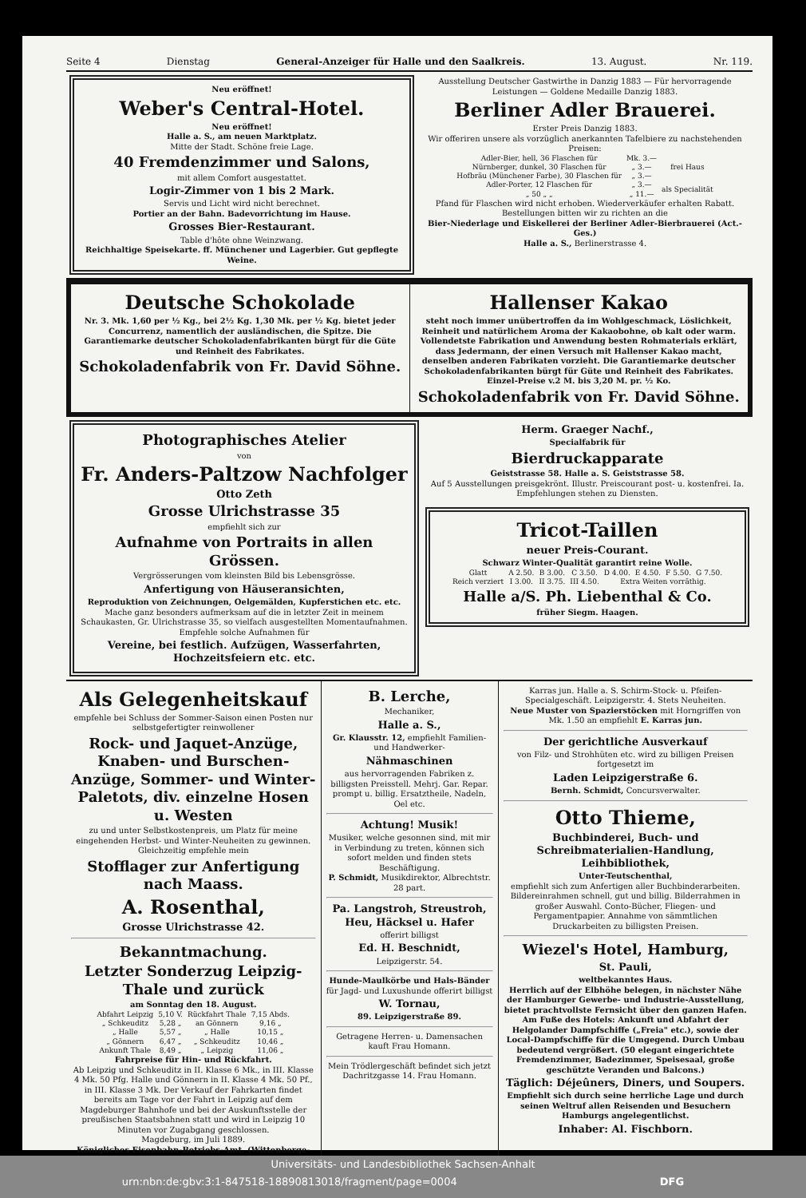Seite 4 Dienstag General-Anzeiger für Halle und den Saalkreis. 13. August. Nr. 119.
Neu eröffnet!
Weber's Central-Hotel.
Neu eröffnet!
Halle a. S., am neuen Marktplatz.
Mitte der Stadt. Schöne freie Lage.
40 Fremdenzimmer und Salons,
mit allem Comfort ausgestattet.
Logir-Zimmer von 1 bis 2 Mark.
Servis und Licht wird nicht berechnet.
Portier an der Bahn. Badevorrichtung im Hause.
Grosses Bier-Restaurant.
Table d'hôte ohne Weinzwang.
Reichhaltige Speisekarte. ff. Münchener und Lagerbier. Gut gepflegte Weine.
Ausstellung Deutscher Gastwirthe in Danzig 1883 — Für hervorragende Leistungen — Goldene Medaille Danzig 1883.
Berliner Adler Brauerei.
Erster Preis Danzig 1883.
Wir offeriren unsere als vorzüglich anerkannten Tafelbiere zu nachstehenden Preisen:
| Adler-Bier, hell, 36 Flaschen für | Mk. 3.— | frei Haus |
| Nürnberger, dunkel, 30 Flaschen für | „ 3.— | |
| Hofbräu (Münchener Farbe), 30 Flaschen für | „ 3.— | |
| Adler-Porter, 12 Flaschen für | „ 3.— | als Specialität |
| „ 50 „ „ | „ 11.— | |
Pfand für Flaschen wird nicht erhoben. Wiederverkäufer erhalten Rabatt. Bestellungen bitten wir zu richten an die
Bier-Niederlage und Eiskellerei der Berliner Adler-Bierbrauerei (Act.-Ges.)
Halle a. S., Berlinerstrasse 4.
Deutsche Schokolade
Nr. 3. Mk. 1,60 per ½ Kg., bei 2½ Kg. 1,30 Mk. per ½ Kg. bietet jeder Concurrenz, namentlich der ausländischen, die Spitze. Die Garantiemarke deutscher Schokoladenfabrikanten bürgt für die Güte und Reinheit des Fabrikates.
Schokoladenfabrik von Fr. David Söhne.
Hallenser Kakao
steht noch immer unübertroffen da im Wohlgeschmack, Löslichkeit, Reinheit und natürlichem Aroma der Kakaobohne, ob kalt oder warm. Vollendetste Fabrikation und Anwendung besten Rohmaterials erklärt, dass Jedermann, der einen Versuch mit Hallenser Kakao macht, denselben anderen Fabrikaten vorzieht. Die Garantiemarke deutscher Schokoladenfabrikanten bürgt für Güte und Reinheit des Fabrikates. Einzel-Preise v.2 M. bis 3,20 M. pr. ½ Ko.
Schokoladenfabrik von Fr. David Söhne.
Photographisches Atelier
von
Fr. Anders-Paltzow Nachfolger
Otto Zeth
Grosse Ulrichstrasse 35
empfiehlt sich zur
Aufnahme von Portraits in allen Grössen.
Vergrösserungen vom kleinsten Bild bis Lebensgrösse.
Anfertigung von Häuseransichten,
Reproduktion von Zeichnungen, Oelgemälden, Kupferstichen etc. etc.
Mache ganz besonders aufmerksam auf die in letzter Zeit in meinem Schaukasten, Gr. Ulrichstrasse 35, so vielfach ausgestellten Momentaufnahmen.
Empfehle solche Aufnahmen für
Vereine, bei festlich. Aufzügen, Wasserfahrten, Hochzeitsfeiern etc. etc.
Herm. Graeger Nachf.,
Specialfabrik für
Bierdruckapparate
Geiststrasse 58. Halle a. S. Geiststrasse 58.
Auf 5 Ausstellungen preisgekrönt. Illustr. Preiscourant post- u. kostenfrei. Ia. Empfehlungen stehen zu Diensten.
Tricot-Taillen
neuer Preis-Courant.
Schwarz Winter-Qualität garantirt reine Wolle.
| Glatt | A 2.50. | B 3.00. | C 3.50. | D 4.00. | E 4.50. | F 5.50. | G 7.50. |
| Reich verziert | I 3.00. | II 3.75. | III 4.50. | Extra Weiten vorräthig. | | | |
Halle a/S. Ph. Liebenthal & Co.
früher Siegm. Haagen.
Als Gelegenheitskauf
empfehle bei Schluss der Sommer-Saison einen Posten nur selbstgefertigter reinwollener
Rock- und Jaquet-Anzüge, Knaben- und Burschen-Anzüge, Sommer- und Winter-Paletots, div. einzelne Hosen u. Westen
zu und unter Selbstkostenpreis, um Platz für meine eingehenden Herbst- und Winter-Neuheiten zu gewinnen. Gleichzeitig empfehle mein
Stofflager zur Anfertigung nach Maass.
A. Rosenthal,
Grosse Ulrichstrasse 42.
Bekanntmachung.
Letzter Sonderzug Leipzig-Thale und zurück
am Sonntag den 18. August.
| Abfahrt Leipzig | 5,10 V. | Rückfahrt Thale | 7,15 Abds. |
| „ Schkeuditz | 5,28 „ | an Gönnern | 9,16 „ |
| „ Halle | 5,57 „ | „ Halle | 10,15 „ |
| „ Gönnern | 6,47 „ | „ Schkeuditz | 10,46 „ |
| Ankunft Thale | 8,49 „ | „ Leipzig | 11,06 „ |
Fahrpreise für Hin- und Rückfahrt.
Ab Leipzig und Schkeuditz in II. Klasse 6 Mk., in III. Klasse 4 Mk. 50 Pfg. Halle und Gönnern in II. Klasse 4 Mk. 50 Pf., in III. Klasse 3 Mk. Der Verkauf der Fahrkarten findet bereits am Tage vor der Fahrt in Leipzig auf dem Magdeburger Bahnhofe und bei der Auskunftsstelle der preußischen Staatsbahnen statt und wird in Leipzig 10 Minuten vor Zugabgang geschlossen.
Magdeburg, im Juli 1889.
Königliches Eisenbahn-Betriebs-Amt. (Wittenberge-Leipzig.)
B. Lerche,
Mechaniker,
Halle a. S.,
Gr. Klausstr. 12, empfiehlt Familien- und Handwerker-
Nähmaschinen
aus hervorragenden Fabriken z. billigsten Preisstell. Mehrj. Gar. Repar. prompt u. billig. Ersatztheile, Nadeln, Oel etc.
Achtung! Musik!
Musiker, welche gesonnen sind, mit mir in Verbindung zu treten, können sich sofort melden und finden stets Beschäftigung.
P. Schmidt, Musikdirektor, Albrechtstr. 28 part.
Pa. Langstroh, Streustroh, Heu, Häcksel u. Hafer
offerirt billigst
Ed. H. Beschnidt,
Leipzigerstr. 54.
Hunde-Maulkörbe und Hals-Bänder für Jagd- und Luxushunde offerirt billigst
W. Tornau,
89. Leipzigerstraße 89.
Getragene Herren- u. Damensachen kauft Frau Homann.
Mein Trödlergeschäft befindet sich jetzt Dachritzgasse 14. Frau Homann.
Karras jun. Halle a. S. Schirm-Stock- u. Pfeifen-Specialgeschäft. Leipzigerstr. 4. Stets Neuheiten.
Neue Muster von Spazierstöcken mit Horngriffen von Mk. 1.50 an empfiehlt E. Karras jun.
Der gerichtliche Ausverkauf
von Filz- und Strohhüten etc. wird zu billigen Preisen fortgesetzt im
Laden Leipzigerstraße 6.
Bernh. Schmidt, Concursverwalter.
Otto Thieme,
Buchbinderei, Buch- und Schreibmaterialien-Handlung, Leihbibliothek,
Unter-Teutschenthal,
empfiehlt sich zum Anfertigen aller Buchbinderarbeiten. Bildereinrahmen schnell, gut und billig. Bilderrahmen in großer Auswahl. Conto-Bücher, Fliegen- und Pergamentpapier. Annahme von sämmtlichen Druckarbeiten zu billigsten Preisen.
Wiezel's Hotel, Hamburg,
St. Pauli,
weltbekanntes Haus.
Herrlich auf der Elbhöhe belegen, in nächster Nähe der Hamburger Gewerbe- und Industrie-Ausstellung, bietet prachtvollste Fernsicht über den ganzen Hafen. Am Fuße des Hotels: Ankunft und Abfahrt der Helgolander Dampfschiffe („Freia" etc.), sowie der Local-Dampfschiffe für die Umgegend. Durch Umbau bedeutend vergrößert. (50 elegant eingerichtete Fremdenzimmer, Badezimmer, Speisesaal, große geschützte Veranden und Balcons.)
Täglich: Déjeûners, Diners, und Soupers.
Empfiehlt sich durch seine herrliche Lage und durch seinen Weltruf allen Reisenden und Besuchern Hamburgs angelegentlichst.
Inhaber: Al. Fischborn.
Universitäts- und Landesbibliothek Sachsen-Anhalt
urn:nbn:de:gbv:3:1-847518-18890813018/fragment/page=0004 DFG